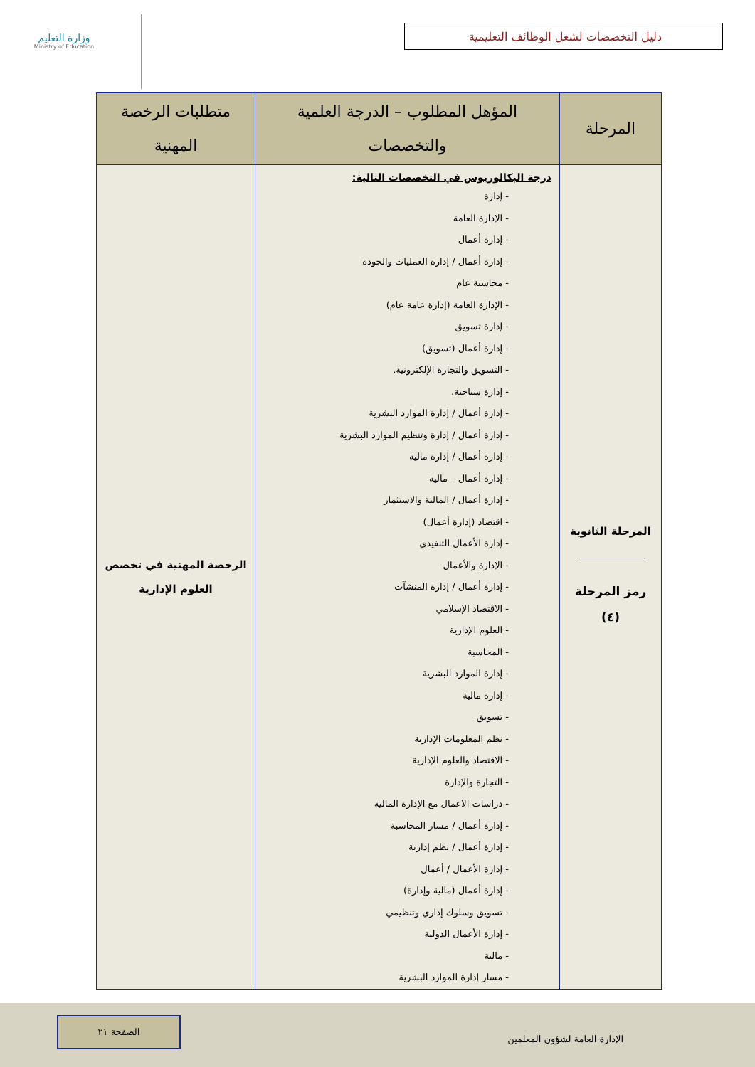دليل التخصصات لشغل الوظائف التعليمية
وزارة التعليم
Ministry of Education
| المرحلة | المؤهل المطلوب – الدرجة العلمية والتخصصات | متطلبات الرخصة المهنية |
| --- | --- | --- |
| المرحلة الثانوية رمز المرحلة (٤) | درجة البكالوريوس في التخصصات التالية: - إدارة - الإدارة العامة - إدارة أعمال - إدارة أعمال / إدارة العمليات والجودة - محاسبة عام - الإدارة العامة (إدارة عامة عام) - إدارة تسويق - إدارة أعمال (تسويق) - التسويق والتجارة الإلكترونية. - إدارة سياحية. - إدارة أعمال / إدارة الموارد البشرية - إدارة أعمال / إدارة وتنظيم الموارد البشرية - إدارة أعمال / إدارة مالية - إدارة أعمال – مالية - إدارة أعمال / المالية والاستثمار - اقتصاد (إدارة أعمال) - إدارة الأعمال التنفيذي - الإدارة والأعمال - إدارة أعمال / إدارة المنشآت - الاقتصاد الإسلامي - العلوم الإدارية - المحاسبة - إدارة الموارد البشرية - إدارة مالية - تسويق - نظم المعلومات الإدارية - الاقتصاد والعلوم الإدارية - التجارة والإدارة - دراسات الاعمال مع الإدارة المالية - إدارة أعمال / مسار المحاسبة - إدارة أعمال / نظم إدارية - إدارة الأعمال / أعمال - إدارة أعمال (مالية وإدارة) - تسويق وسلوك إداري وتنظيمي - إدارة الأعمال الدولية - مالية - مسار إدارة الموارد البشرية | الرخصة المهنية في تخصص العلوم الإدارية |
الإدارة العامة لشؤون المعلمين الصفحة ٢١